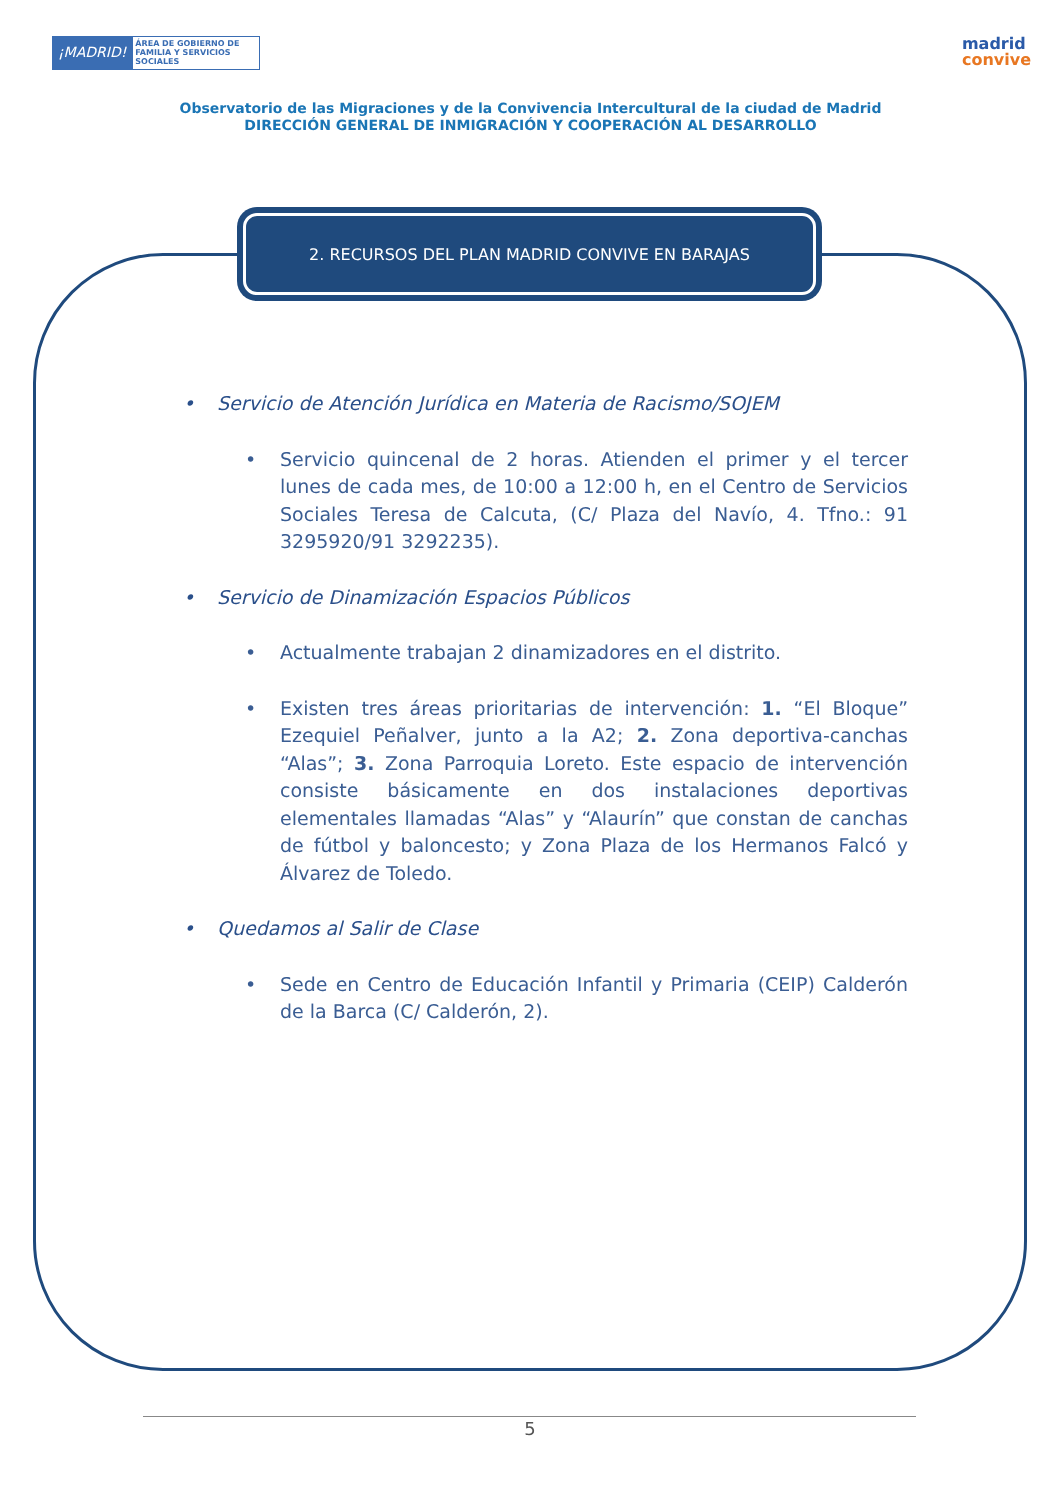¡MADRID!
ÁREA DE GOBIERNO DE FAMILIA Y SERVICIOS SOCIALES
madrid
convive
Observatorio de las Migraciones y de la Convivencia Intercultural de la ciudad de Madrid
DIRECCIÓN GENERAL DE INMIGRACIÓN Y COOPERACIÓN AL DESARROLLO
2. RECURSOS DEL PLAN MADRID CONVIVE EN BARAJAS
Servicio de Atención Jurídica en Materia de Racismo/SOJEM
Servicio quincenal de 2 horas. Atienden el primer y el tercer lunes de cada mes, de 10:00 a 12:00 h, en el Centro de Servicios Sociales Teresa de Calcuta, (C/ Plaza del Navío, 4. Tfno.: 91 3295920/91 3292235).
Servicio de Dinamización Espacios Públicos
Actualmente trabajan 2 dinamizadores en el distrito.
Existen tres áreas prioritarias de intervención: 1. “El Bloque” Ezequiel Peñalver, junto a la A2; 2. Zona deportiva-canchas “Alas”; 3. Zona Parroquia Loreto. Este espacio de intervención consiste básicamente en dos instalaciones deportivas elementales llamadas “Alas” y “Alaurín” que constan de canchas de fútbol y baloncesto; y Zona Plaza de los Hermanos Falcó y Álvarez de Toledo.
Quedamos al Salir de Clase
Sede en Centro de Educación Infantil y Primaria (CEIP) Calderón de la Barca (C/ Calderón, 2).
5